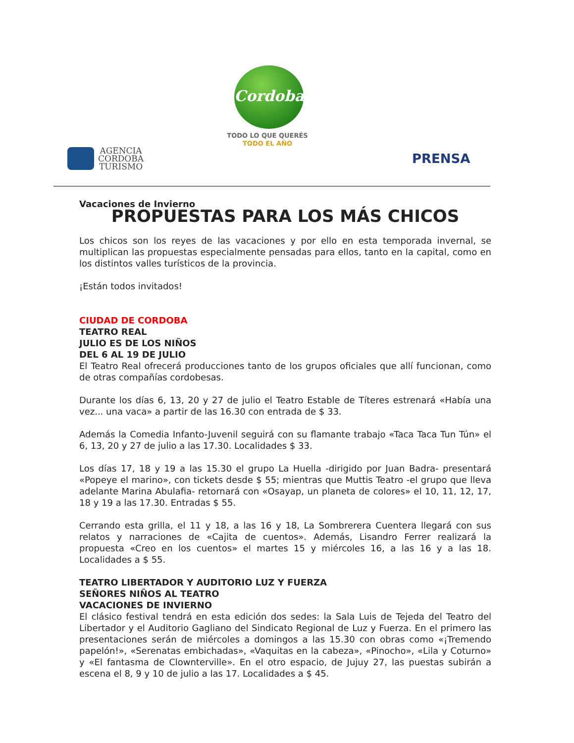Cordoba
TODO LO QUE QUERÉS
TODO EL AÑO
AGENCIA
CORDOBA
TURISMO
PRENSA
Vacaciones de Invierno
PROPUESTAS PARA LOS MÁS CHICOS
Los chicos son los reyes de las vacaciones y por ello en esta temporada invernal, se multiplican las propuestas especialmente pensadas para ellos, tanto en la capital, como en los distintos valles turísticos de la provincia.
¡Están todos invitados!
CIUDAD DE CORDOBA
TEATRO REAL
JULIO ES DE LOS NIÑOS
DEL 6 AL 19 DE JULIO
El Teatro Real ofrecerá producciones tanto de los grupos oficiales que allí funcionan, como de otras compañías cordobesas.
Durante los días 6, 13, 20 y 27 de julio el Teatro Estable de Títeres estrenará «Había una vez... una vaca» a partir de las 16.30 con entrada de $ 33.
Además la Comedia Infanto-Juvenil seguirá con su flamante trabajo «Taca Taca Tun Tún» el 6, 13, 20 y 27 de julio a las 17.30. Localidades $ 33.
Los días 17, 18 y 19 a las 15.30 el grupo La Huella -dirigido por Juan Badra- presentará «Popeye el marino», con tickets desde $ 55; mientras que Muttis Teatro -el grupo que lleva adelante Marina Abulafia- retornará con «Osayap, un planeta de colores» el 10, 11, 12, 17, 18 y 19 a las 17.30. Entradas $ 55.
Cerrando esta grilla, el 11 y 18, a las 16 y 18, La Sombrerera Cuentera llegará con sus relatos y narraciones de «Cajita de cuentos». Además, Lisandro Ferrer realizará la propuesta «Creo en los cuentos» el martes 15 y miércoles 16, a las 16 y a las 18. Localidades a $ 55.
TEATRO LIBERTADOR Y AUDITORIO LUZ Y FUERZA
SEÑORES NIÑOS AL TEATRO
VACACIONES DE INVIERNO
El clásico festival tendrá en esta edición dos sedes: la Sala Luis de Tejeda del Teatro del Libertador y el Auditorio Gagliano del Sindicato Regional de Luz y Fuerza. En el primero las presentaciones serán de miércoles a domingos a las 15.30 con obras como «¡Tremendo papelón!», «Serenatas embichadas», «Vaquitas en la cabeza», «Pinocho», «Lila y Coturno» y «El fantasma de Clownterville». En el otro espacio, de Jujuy 27, las puestas subirán a escena el 8, 9 y 10 de julio a las 17. Localidades a $ 45.